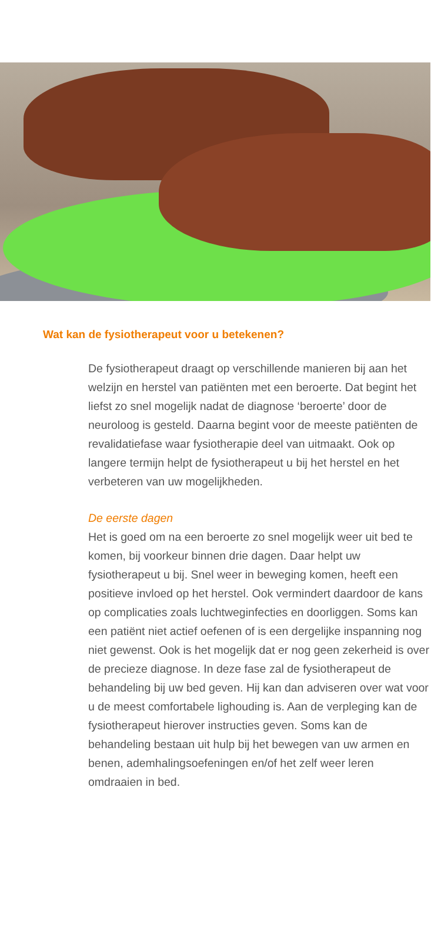Wat kan de fysiotherapeut voor u betekenen?
De fysiotherapeut draagt op verschillende manieren bij aan het welzijn en herstel van patiënten met een beroerte. Dat begint het liefst zo snel mogelijk nadat de diagnose ‘beroerte’ door de neuroloog is gesteld. Daarna begint voor de meeste patiënten de revalidatiefase waar fysiotherapie deel van uitmaakt. Ook op langere termijn helpt de fysiotherapeut u bij het herstel en het verbeteren van uw mogelijkheden.
De eerste dagen
Het is goed om na een beroerte zo snel mogelijk weer uit bed te komen, bij voorkeur binnen drie dagen. Daar helpt uw fysiotherapeut u bij. Snel weer in beweging komen, heeft een positieve invloed op het herstel. Ook vermindert daardoor de kans op complicaties zoals luchtweginfecties en doorliggen. Soms kan een patiënt niet actief oefenen of is een dergelijke inspanning nog niet gewenst. Ook is het mogelijk dat er nog geen zekerheid is over de precieze diagnose. In deze fase zal de fysiotherapeut de behandeling bij uw bed geven. Hij kan dan adviseren over wat voor u de meest comfortabele lighouding is. Aan de verpleging kan de fysiotherapeut hierover instructies geven. Soms kan de behandeling bestaan uit hulp bij het bewegen van uw armen en benen, ademhalingsoefeningen en/of het zelf weer leren omdraaien in bed.